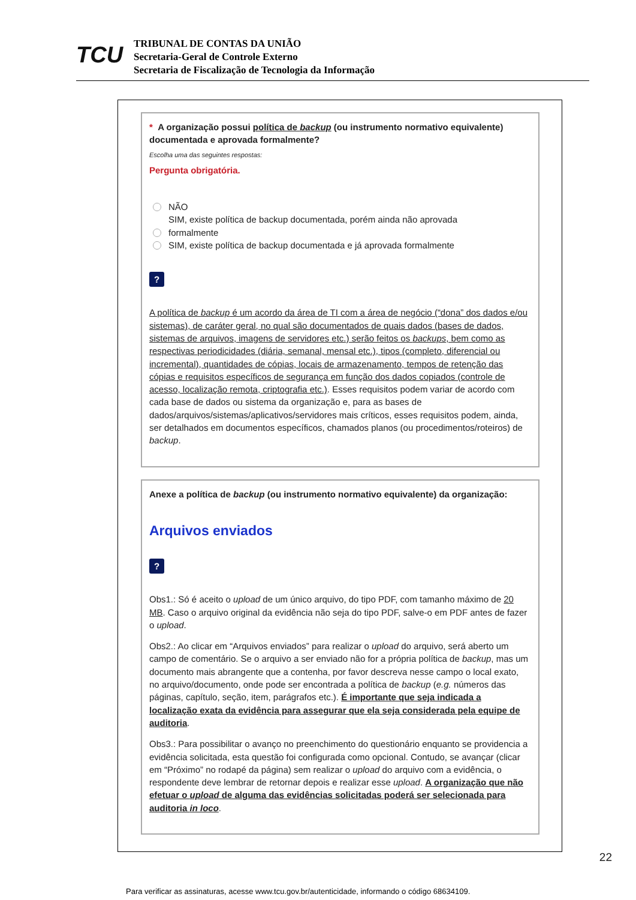TCU
TRIBUNAL DE CONTAS DA UNIÃO
Secretaria-Geral de Controle Externo
Secretaria de Fiscalização de Tecnologia da Informação
* A organização possui política de backup (ou instrumento normativo equivalente) documentada e aprovada formalmente?
Escolha uma das seguintes respostas:
Pergunta obrigatória.
NÃO
SIM, existe política de backup documentada, porém ainda não aprovada
formalmente
SIM, existe política de backup documentada e já aprovada formalmente
?
A política de backup é um acordo da área de TI com a área de negócio (“dona” dos dados e/ou sistemas), de caráter geral, no qual são documentados de quais dados (bases de dados, sistemas de arquivos, imagens de servidores etc.) serão feitos os backups, bem como as respectivas periodicidades (diária, semanal, mensal etc.), tipos (completo, diferencial ou incremental), quantidades de cópias, locais de armazenamento, tempos de retenção das cópias e requisitos específicos de segurança em função dos dados copiados (controle de acesso, localização remota, criptografia etc.). Esses requisitos podem variar de acordo com cada base de dados ou sistema da organização e, para as bases de dados/arquivos/sistemas/aplicativos/servidores mais críticos, esses requisitos podem, ainda, ser detalhados em documentos específicos, chamados planos (ou procedimentos/roteiros) de backup.
Anexe a política de backup (ou instrumento normativo equivalente) da organização:
Arquivos enviados
?
Obs1.: Só é aceito o upload de um único arquivo, do tipo PDF, com tamanho máximo de 20 MB. Caso o arquivo original da evidência não seja do tipo PDF, salve-o em PDF antes de fazer o upload.
Obs2.: Ao clicar em “Arquivos enviados” para realizar o upload do arquivo, será aberto um campo de comentário. Se o arquivo a ser enviado não for a própria política de backup, mas um documento mais abrangente que a contenha, por favor descreva nesse campo o local exato, no arquivo/documento, onde pode ser encontrada a política de backup (e.g. números das páginas, capítulo, seção, item, parágrafos etc.). É importante que seja indicada a localização exata da evidência para assegurar que ela seja considerada pela equipe de auditoria.
Obs3.: Para possibilitar o avanço no preenchimento do questionário enquanto se providencia a evidência solicitada, esta questão foi configurada como opcional. Contudo, se avançar (clicar em “Próximo” no rodapé da página) sem realizar o upload do arquivo com a evidência, o respondente deve lembrar de retornar depois e realizar esse upload. A organização que não efetuar o upload de alguma das evidências solicitadas poderá ser selecionada para auditoria in loco.
22
Para verificar as assinaturas, acesse www.tcu.gov.br/autenticidade, informando o código 68634109.